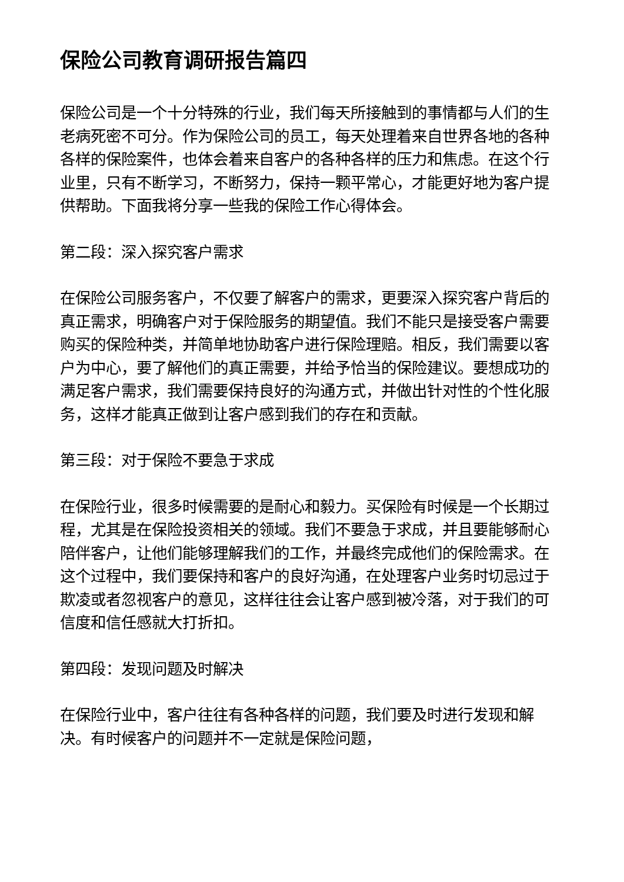保险公司教育调研报告篇四
保险公司是一个十分特殊的行业，我们每天所接触到的事情都与人们的生老病死密不可分。作为保险公司的员工，每天处理着来自世界各地的各种各样的保险案件，也体会着来自客户的各种各样的压力和焦虑。在这个行业里，只有不断学习，不断努力，保持一颗平常心，才能更好地为客户提供帮助。下面我将分享一些我的保险工作心得体会。
第二段：深入探究客户需求
在保险公司服务客户，不仅要了解客户的需求，更要深入探究客户背后的真正需求，明确客户对于保险服务的期望值。我们不能只是接受客户需要购买的保险种类，并简单地协助客户进行保险理赔。相反，我们需要以客户为中心，要了解他们的真正需要，并给予恰当的保险建议。要想成功的满足客户需求，我们需要保持良好的沟通方式，并做出针对性的个性化服务，这样才能真正做到让客户感到我们的存在和贡献。
第三段：对于保险不要急于求成
在保险行业，很多时候需要的是耐心和毅力。买保险有时候是一个长期过程，尤其是在保险投资相关的领域。我们不要急于求成，并且要能够耐心陪伴客户，让他们能够理解我们的工作，并最终完成他们的保险需求。在这个过程中，我们要保持和客户的良好沟通，在处理客户业务时切忌过于欺凌或者忽视客户的意见，这样往往会让客户感到被冷落，对于我们的可信度和信任感就大打折扣。
第四段：发现问题及时解决
在保险行业中，客户往往有各种各样的问题，我们要及时进行发现和解决。有时候客户的问题并不一定就是保险问题，